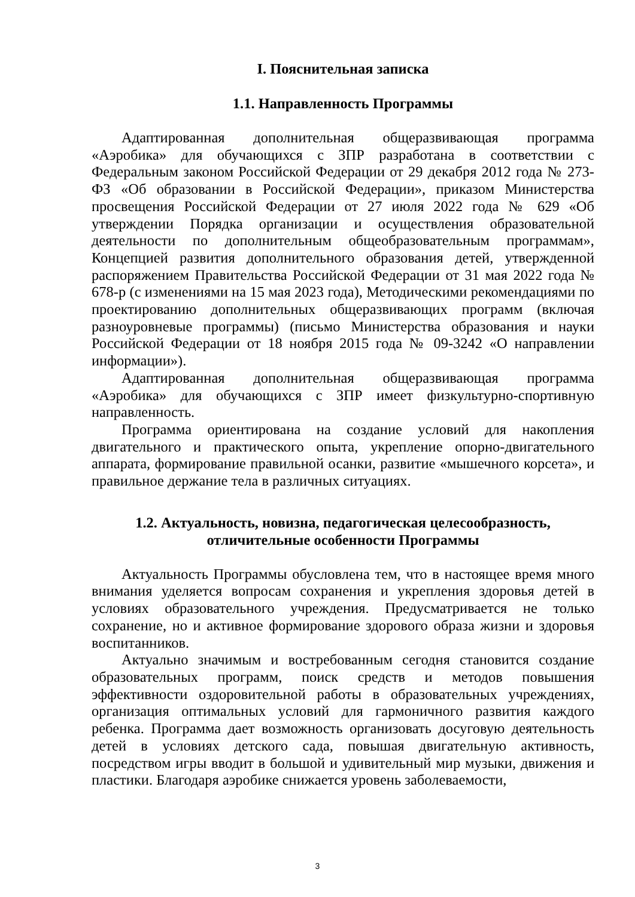I. Пояснительная записка
1.1. Направленность Программы
Адаптированная дополнительная общеразвивающая программа «Аэробика» для обучающихся с ЗПР разработана в соответствии с Федеральным законом Российской Федерации от 29 декабря 2012 года № 273-ФЗ «Об образовании в Российской Федерации», приказом Министерства просвещения Российской Федерации от 27 июля 2022 года № 629 «Об утверждении Порядка организации и осуществления образовательной деятельности по дополнительным общеобразовательным программам», Концепцией развития дополнительного образования детей, утвержденной распоряжением Правительства Российской Федерации от 31 мая 2022 года № 678-р (с изменениями на 15 мая 2023 года), Методическими рекомендациями по проектированию дополнительных общеразвивающих программ (включая разноуровневые программы) (письмо Министерства образования и науки Российской Федерации от 18 ноября 2015 года № 09-3242 «О направлении информации»).
Адаптированная дополнительная общеразвивающая программа «Аэробика» для обучающихся с ЗПР имеет физкультурно-спортивную направленность.
Программа ориентирована на создание условий для накопления двигательного и практического опыта, укрепление опорно-двигательного аппарата, формирование правильной осанки, развитие «мышечного корсета», и правильное держание тела в различных ситуациях.
1.2. Актуальность, новизна, педагогическая целесообразность,
отличительные особенности Программы
Актуальность Программы обусловлена тем, что в настоящее время много внимания уделяется вопросам сохранения и укрепления здоровья детей в условиях образовательного учреждения. Предусматривается не только сохранение, но и активное формирование здорового образа жизни и здоровья воспитанников.
Актуально значимым и востребованным сегодня становится создание образовательных программ, поиск средств и методов повышения эффективности оздоровительной работы в образовательных учреждениях, организация оптимальных условий для гармоничного развития каждого ребенка. Программа дает возможность организовать досуговую деятельность детей в условиях детского сада, повышая двигательную активность, посредством игры вводит в большой и удивительный мир музыки, движения и пластики. Благодаря аэробике снижается уровень заболеваемости,
3